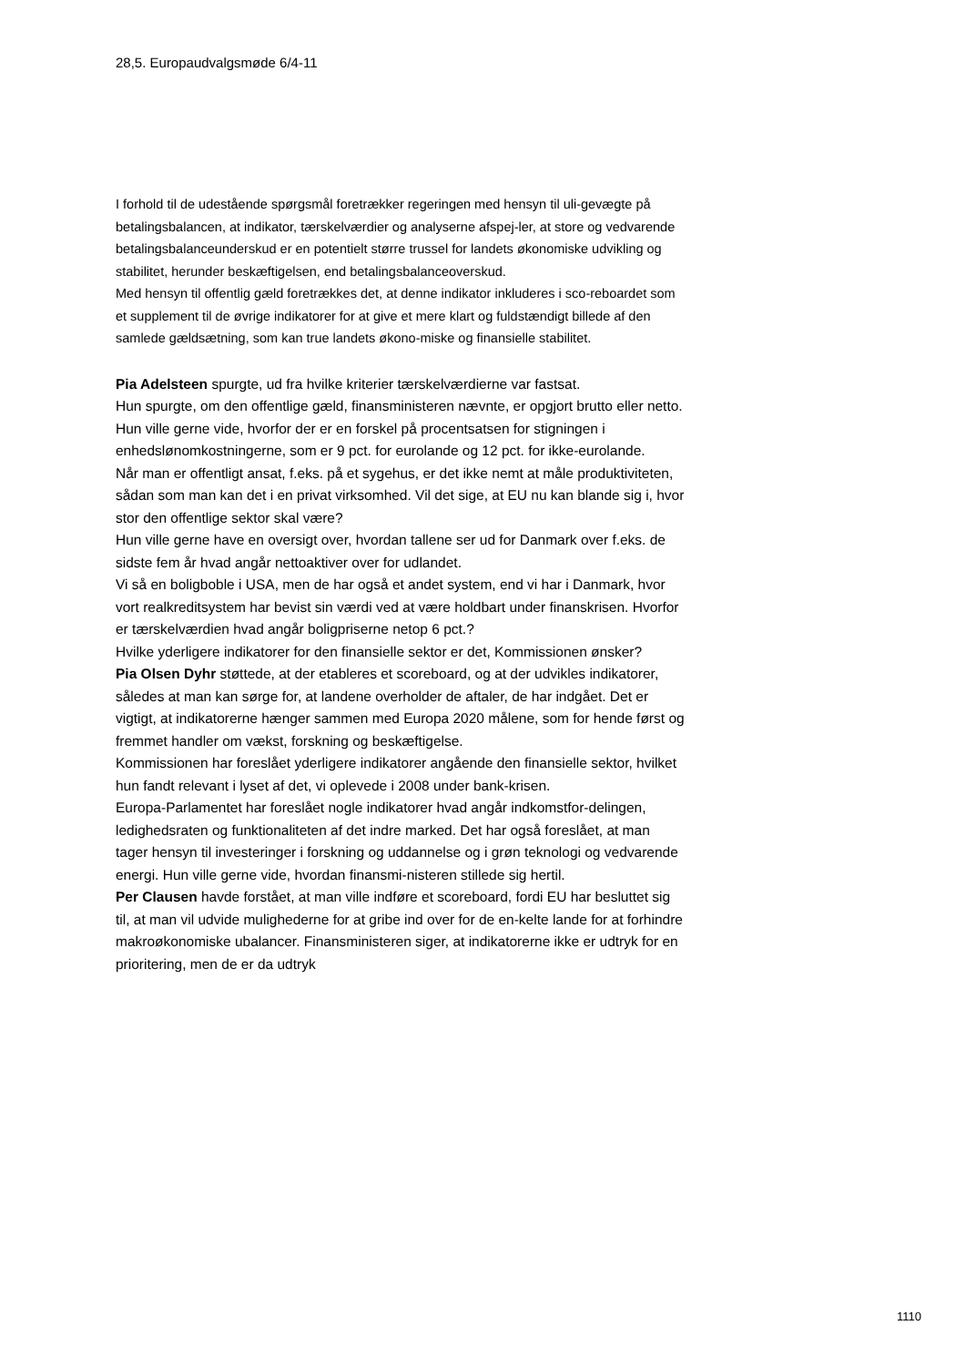28,5. Europaudvalgsmøde 6/4-11
I forhold til de udestående spørgsmål foretrækker regeringen med hensyn til uli-gevægte på betalingsbalancen, at indikator, tærskelværdier og analyserne afspej-ler, at store og vedvarende betalingsbalanceunderskud er en potentielt større trussel for landets økonomiske udvikling og stabilitet, herunder beskæftigelsen, end betalingsbalanceoverskud.
Med hensyn til offentlig gæld foretrækkes det, at denne indikator inkluderes i sco-reboardet som et supplement til de øvrige indikatorer for at give et mere klart og fuldstændigt billede af den samlede gældsætning, som kan true landets økono-miske og finansielle stabilitet.
Pia Adelsteen spurgte, ud fra hvilke kriterier tærskelværdierne var fastsat.
Hun spurgte, om den offentlige gæld, finansministeren nævnte, er opgjort brutto eller netto.
Hun ville gerne vide, hvorfor der er en forskel på procentsatsen for stigningen i enhedslønomkostningerne, som er 9 pct. for eurolande og 12 pct. for ikke-eurolande.
Når man er offentligt ansat, f.eks. på et sygehus, er det ikke nemt at måle produktiviteten, sådan som man kan det i en privat virksomhed. Vil det sige, at EU nu kan blande sig i, hvor stor den offentlige sektor skal være?
Hun ville gerne have en oversigt over, hvordan tallene ser ud for Danmark over f.eks. de sidste fem år hvad angår nettoaktiver over for udlandet.
Vi så en boligboble i USA, men de har også et andet system, end vi har i Danmark, hvor vort realkreditsystem har bevist sin værdi ved at være holdbart under finanskrisen. Hvorfor er tærskelværdien hvad angår boligpriserne netop 6 pct.?
Hvilke yderligere indikatorer for den finansielle sektor er det, Kommissionen ønsker?
Pia Olsen Dyhr støttede, at der etableres et scoreboard, og at der udvikles indikatorer, således at man kan sørge for, at landene overholder de aftaler, de har indgået. Det er vigtigt, at indikatorerne hænger sammen med Europa 2020 målene, som for hende først og fremmet handler om vækst, forskning og beskæftigelse.
Kommissionen har foreslået yderligere indikatorer angående den finansielle sektor, hvilket hun fandt relevant i lyset af det, vi oplevede i 2008 under bank-krisen.
Europa-Parlamentet har foreslået nogle indikatorer hvad angår indkomstfor-delingen, ledighedsraten og funktionaliteten af det indre marked. Det har også foreslået, at man tager hensyn til investeringer i forskning og uddannelse og i grøn teknologi og vedvarende energi. Hun ville gerne vide, hvordan finansmi-nisteren stillede sig hertil.
Per Clausen havde forstået, at man ville indføre et scoreboard, fordi EU har besluttet sig til, at man vil udvide mulighederne for at gribe ind over for de en-kelte lande for at forhindre makroøkonomiske ubalancer. Finansministeren siger, at indikatorerne ikke er udtryk for en prioritering, men de er da udtryk
1110